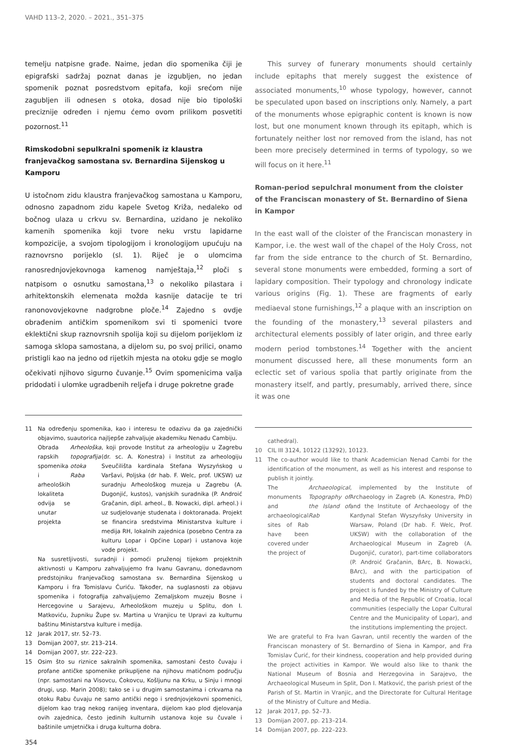VAHD 113–2, 2020. – 2021., 351–375
temelju natpisne građe. Naime, jedan dio spomenika čiji je epigrafski sadržaj poznat danas je izgubljen, no jedan spomenik poznat posredstvom epitafa, koji srećom nije zagubljen ili odnesen s otoka, dosad nije bio tipološki preciznije određen i njemu ćemo ovom prilikom posvetiti pozornost.<sup>11</sup>
Rimskodobni sepulkralni spomenik iz klaustra franjevačkog samostana sv. Bernardina Sijenskog u Kamporu
U istočnom zidu klaustra franjevačkog samostana u Kamporu, odnosno zapadnom zidu kapele Svetog Križa, nedaleko od bočnog ulaza u crkvu sv. Bernardina, uzidano je nekoliko kamenih spomenika koji tvore neku vrstu lapidarne kompozicije, a svojom tipologijom i kronologijom upućuju na raznovrsno porijeklo (sl. 1). Riječ je o ulomcima ranosrednjovjekovnoga kamenog namještaja,<sup>12</sup> ploči s natpisom o osnutku samostana,<sup>13</sup> o nekoliko pilastara i arhitektonskih elemenata možda kasnije datacije te tri ranonovovjekovne nadgrobne ploče.<sup>14</sup> Zajedno s ovdje obrađenim antičkim spomenikom svi ti spomenici tvore eklektični skup raznovrsnih spolija koji su dijelom porijeklom iz samoga sklopa samostana, a dijelom su, po svoj prilici, onamo pristigli kao na jedno od rijetkih mjesta na otoku gdje se moglo očekivati njihovo sigurno čuvanje.<sup>15</sup> Ovim spomenicima valja pridodati i ulomke ugradbenih reljefa i druge pokretne građe
11 Na određenju spomenika, kao i interesu te odazivu da ga zajednički objavimo, suautorica najljepše zahvaljuje akademiku Nenadu Cambiju.
Obrada rapskih spomenika i arheoloških lokaliteta odvija se unutar projekta Arheološka topografija otoka Raba, koji provode Institut za arheologiju u Zagrebu (dr. sc. A. Konestra) i Institut za arheologiju Sveučilišta kardinala Stefana Wyszyńskog u Varšavi, Poljska (dr hab. F. Welc, prof. UKSW) uz suradnju Arheološkog muzeja u Zagrebu (A. Dugonjić, kustos), vanjskih suradnika (P. Androić Gračanin, dipl. arheol., B. Nowacki, dipl. arheol.) i uz sudjelovanje studenata i doktoranada. Projekt se financira sredstvima Ministarstva kulture i medija RH, lokalnih zajednica (posebno Centra za kulturu Lopar i Općine Lopar) i ustanova koje vode projekt.
Na susretljivosti, suradnji i pomoći pruženoj tijekom projektnih aktivnosti u Kamporu zahvaljujemo fra Ivanu Gavranu, donedavnom predstojniku franjevačkog samostana sv. Bernardina Sijenskog u Kamporu i fra Tomislavu Ćuriću. Također, na suglasnosti za objavu spomenika i fotografija zahvaljujemo Zemaljskom muzeju Bosne i Hercegovine u Sarajevu, Arheološkom muzeju u Splitu, don I. Matkoviću, župniku Župe sv. Martina u Vranjicu te Upravi za kulturnu baštinu Ministarstva kulture i medija.
12 Jarak 2017, str. 52–73.
13 Domijan 2007, str. 213–214.
14 Domijan 2007, str. 222–223.
15 Osim što su riznice sakralnih spomenika, samostani često čuvaju i profane antičke spomenike prikupljene na njihovu matičnom području (npr. samostani na Visovcu, Ćokovcu, Košljunu na Krku, u Sinju i mnogi drugi, usp. Marin 2008); tako se i u drugim samostanima i crkvama na otoku Rabu čuvaju ne samo antički nego i srednjovjekovni spomenici, dijelom kao trag nekog ranijeg inventara, dijelom kao plod djelovanja ovih zajednica, često jedinih kulturnih ustanova koje su čuvale i baštinile umjetnička i druga kulturna dobra.
354
This survey of funerary monuments should certainly include epitaphs that merely suggest the existence of associated monuments,<sup>10</sup> whose typology, however, cannot be speculated upon based on inscriptions only. Namely, a part of the monuments whose epigraphic content is known is now lost, but one monument known through its epitaph, which is fortunately neither lost nor removed from the island, has not been more precisely determined in terms of typology, so we will focus on it here.<sup>11</sup>
Roman-period sepulchral monument from the cloister of the Franciscan monastery of St. Bernardino of Siena in Kampor
In the east wall of the cloister of the Franciscan monastery in Kampor, i.e. the west wall of the chapel of the Holy Cross, not far from the side entrance to the church of St. Bernardino, several stone monuments were embedded, forming a sort of lapidary composition. Their typology and chronology indicate various origins (Fig. 1). These are fragments of early mediaeval stone furnishings,<sup>12</sup> a plaque with an inscription on the founding of the monastery,<sup>13</sup> several pilasters and architectural elements possibly of later origin, and three early modern period tombstones.<sup>14</sup> Together with the ancient monument discussed here, all these monuments form an eclectic set of various spolia that partly originate from the monastery itself, and partly, presumably, arrived there, since it was one
cathedral).
10 CIL III 3124, 10122 (13292), 10123.
11 The co-author would like to thank Academician Nenad Cambi for the identification of the monument, as well as his interest and response to publish it jointly.
The monuments and archaeological sites of Rab have been covered under the project of Archaeological Topography of the Island of Rab, implemented by the Institute of Archaeology in Zagreb (A. Konestra, PhD) and the Institute of Archaeology of the Kardynal Stefan Wyszyńsky University in Warsaw, Poland (Dr hab. F. Welc, Prof. UKSW) with the collaboration of the Archaeological Museum in Zagreb (A. Dugonjić, curator), part-time collaborators (P. Androić Gračanin, BArc, B. Nowacki, BArc), and with the participation of students and doctoral candidates. The project is funded by the Ministry of Culture and Media of the Republic of Croatia, local communities (especially the Lopar Cultural Centre and the Municipality of Lopar), and the institutions implementing the project.
We are grateful to Fra Ivan Gavran, until recently the warden of the Franciscan monastery of St. Bernardino of Siena in Kampor, and Fra Tomislav Ćurić, for their kindness, cooperation and help provided during the project activities in Kampor. We would also like to thank the National Museum of Bosnia and Herzegovina in Sarajevo, the Archaeological Museum in Split, Don I. Matković, the parish priest of the Parish of St. Martin in Vranjic, and the Directorate for Cultural Heritage of the Ministry of Culture and Media.
12 Jarak 2017, pp. 52–73.
13 Domijan 2007, pp. 213–214.
14 Domijan 2007, pp. 222–223.